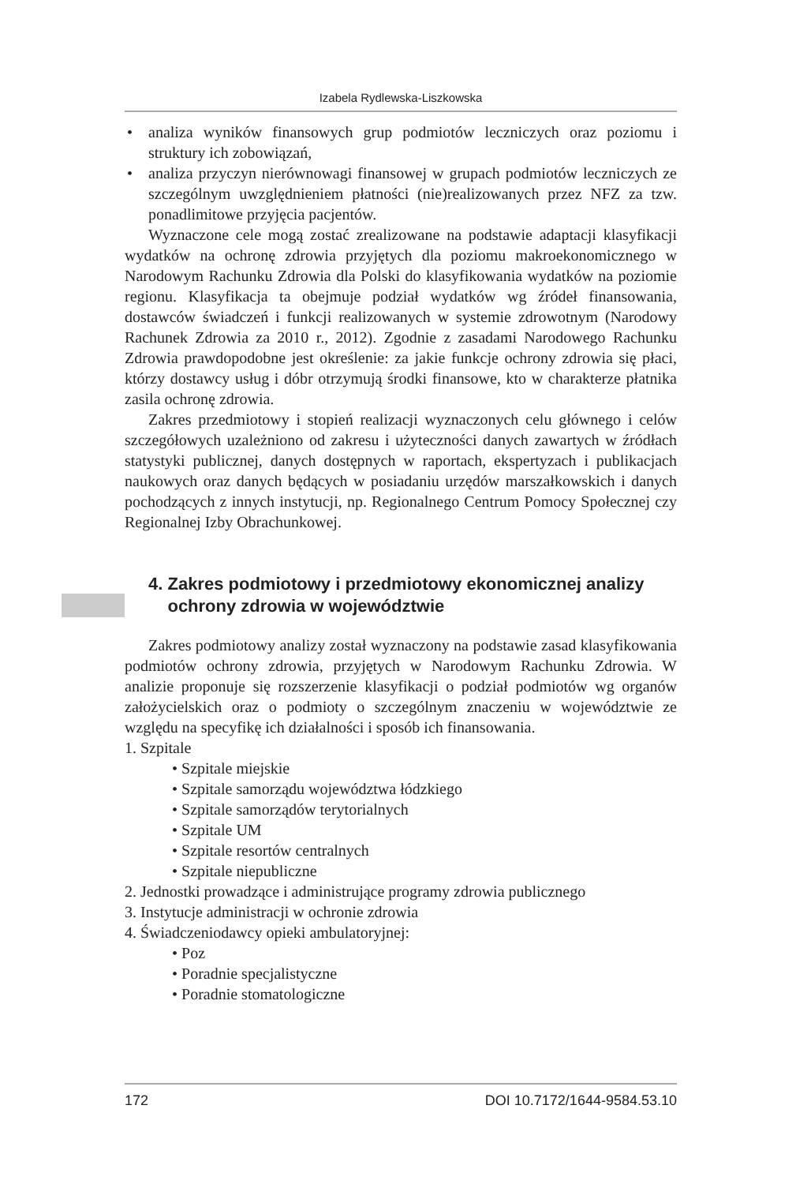Izabela Rydlewska-Liszkowska
• analiza wyników finansowych grup podmiotów leczniczych oraz poziomu i struktury ich zobowiązań,
• analiza przyczyn nierównowagi finansowej w grupach podmiotów leczniczych ze szczególnym uwzględnieniem płatności (nie)realizowanych przez NFZ za tzw. ponadlimitowe przyjęcia pacjentów.
Wyznaczone cele mogą zostać zrealizowane na podstawie adaptacji klasyfikacji wydatków na ochronę zdrowia przyjętych dla poziomu makroekonomicznego w Narodowym Rachunku Zdrowia dla Polski do klasyfikowania wydatków na poziomie regionu. Klasyfikacja ta obejmuje podział wydatków wg źródeł finansowania, dostawców świadczeń i funkcji realizowanych w systemie zdrowotnym (Narodowy Rachunek Zdrowia za 2010 r., 2012). Zgodnie z zasadami Narodowego Rachunku Zdrowia prawdopodobne jest określenie: za jakie funkcje ochrony zdrowia się płaci, którzy dostawcy usług i dóbr otrzymują środki finansowe, kto w charakterze płatnika zasila ochronę zdrowia.
Zakres przedmiotowy i stopień realizacji wyznaczonych celu głównego i celów szczegółowych uzależniono od zakresu i użyteczności danych zawartych w źródłach statystyki publicznej, danych dostępnych w raportach, ekspertyzach i publikacjach naukowych oraz danych będących w posiadaniu urzędów marszałkowskich i danych pochodzących z innych instytucji, np. Regionalnego Centrum Pomocy Społecznej czy Regionalnej Izby Obrachunkowej.
4. Zakres podmiotowy i przedmiotowy ekonomicznej analizy
ochrony zdrowia w województwie
Zakres podmiotowy analizy został wyznaczony na podstawie zasad klasyfikowania podmiotów ochrony zdrowia, przyjętych w Narodowym Rachunku Zdrowia. W analizie proponuje się rozszerzenie klasyfikacji o podział podmiotów wg organów założycielskich oraz o podmioty o szczególnym znaczeniu w województwie ze względu na specyfikę ich działalności i sposób ich finansowania.
1. Szpitale
• Szpitale miejskie
• Szpitale samorządu województwa łódzkiego
• Szpitale samorządów terytorialnych
• Szpitale UM
• Szpitale resortów centralnych
• Szpitale niepubliczne
2. Jednostki prowadzące i administrujące programy zdrowia publicznego
3. Instytucje administracji w ochronie zdrowia
4. Świadczeniodawcy opieki ambulatoryjnej:
• Poz
• Poradnie specjalistyczne
• Poradnie stomatologiczne
172 DOI 10.7172/1644-9584.53.10